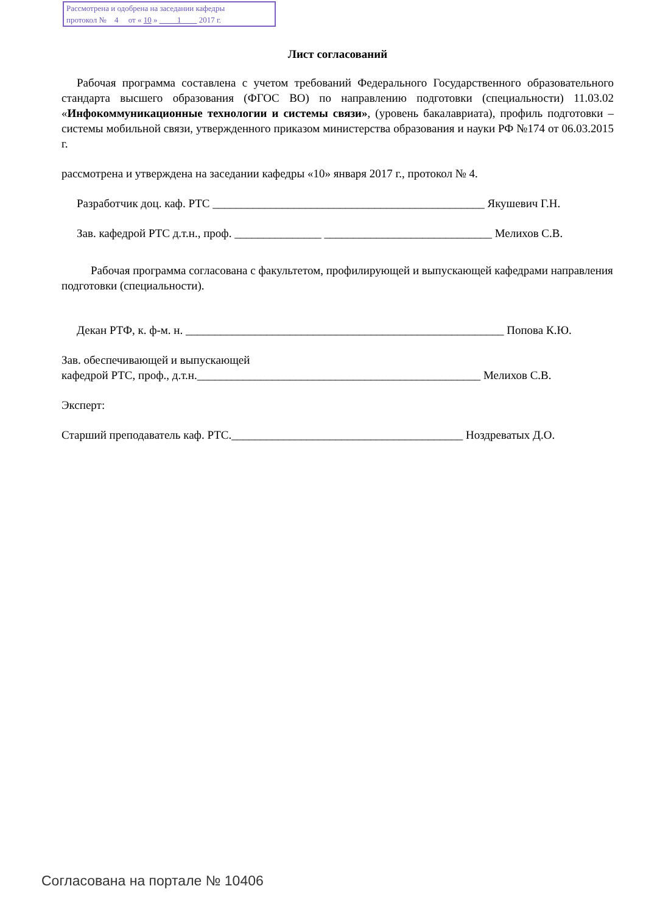Рассмотрена и одобрена на заседании кафедры
протокол № 4 от « 10 » 1 2017 г.
Лист согласований
Рабочая программа составлена с учетом требований Федерального Государственного образовательного стандарта высшего образования (ФГОС ВО) по направлению подготовки (специальности) 11.03.02 «Инфокоммуникационные технологии и системы связи», (уровень бакалавриата), профиль подготовки – системы мобильной связи, утвержденного приказом министерства образования и науки РФ №174 от 06.03.2015 г.
рассмотрена и утверждена на заседании кафедры «10» января 2017 г., протокол № 4.
Разработчик доц. каф. РТС _______________________________________________ Якушевич Г.Н.
Зав. кафедрой РТС д.т.н., проф. _______________ _____________________________ Мелихов С.В.
Рабочая программа согласована с факультетом, профилирующей и выпускающей кафедрами направления подготовки (специальности).
Декан РТФ, к. ф-м. н. _______________________________________________________ Попова К.Ю.
Зав. обеспечивающей и выпускающей
кафедрой РТС, проф., д.т.н._________________________________________________ Мелихов С.В.
Эксперт:
Старший преподаватель каф. РТС.________________________________________ Ноздреватых Д.О.
Согласована на портале № 10406